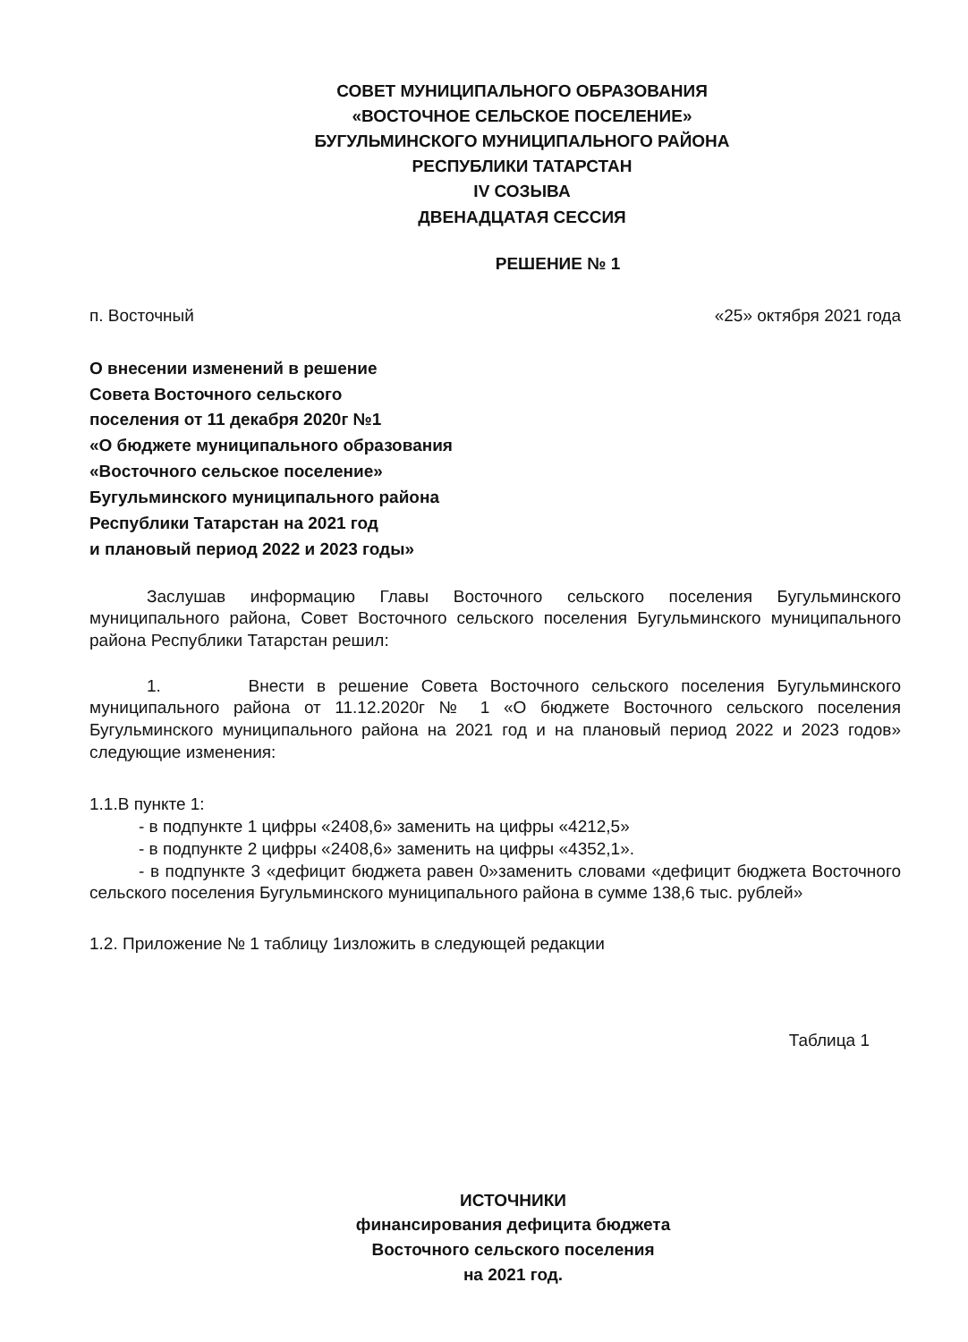СОВЕТ МУНИЦИПАЛЬНОГО ОБРАЗОВАНИЯ
«ВОСТОЧНОЕ СЕЛЬСКОЕ ПОСЕЛЕНИЕ»
БУГУЛЬМИНСКОГО МУНИЦИПАЛЬНОГО РАЙОНА
РЕСПУБЛИКИ ТАТАРСТАН
IV СОЗЫВА
ДВЕНАДЦАТАЯ СЕССИЯ
РЕШЕНИЕ № 1
п. Восточный «25» октября 2021 года
О внесении изменений в решение
Совета Восточного сельского
поселения от 11 декабря 2020г №1
«О бюджете муниципального образования
«Восточного сельское поселение»
Бугульминского муниципального района
Республики Татарстан на 2021 год
и плановый период 2022 и 2023 годы»
Заслушав информацию Главы Восточного сельского поселения Бугульминского муниципального района, Совет Восточного сельского поселения Бугульминского муниципального района Республики Татарстан решил:
1. Внести в решение Совета Восточного сельского поселения Бугульминского муниципального района от 11.12.2020г № 1 «О бюджете Восточного сельского поселения Бугульминского муниципального района на 2021 год и на плановый период 2022 и 2023 годов» следующие изменения:
1.1.В пункте 1:
- в подпункте 1 цифры «2408,6» заменить на цифры «4212,5»
- в подпункте 2 цифры «2408,6» заменить на цифры «4352,1».
- в подпункте 3 «дефицит бюджета равен 0»заменить словами «дефицит бюджета Восточного сельского поселения Бугульминского муниципального района в сумме 138,6 тыс. рублей»
1.2. Приложение № 1 таблицу 1изложить в следующей редакции
Таблица 1
ИСТОЧНИКИ
финансирования дефицита бюджета
Восточного сельского поселения
на 2021 год.